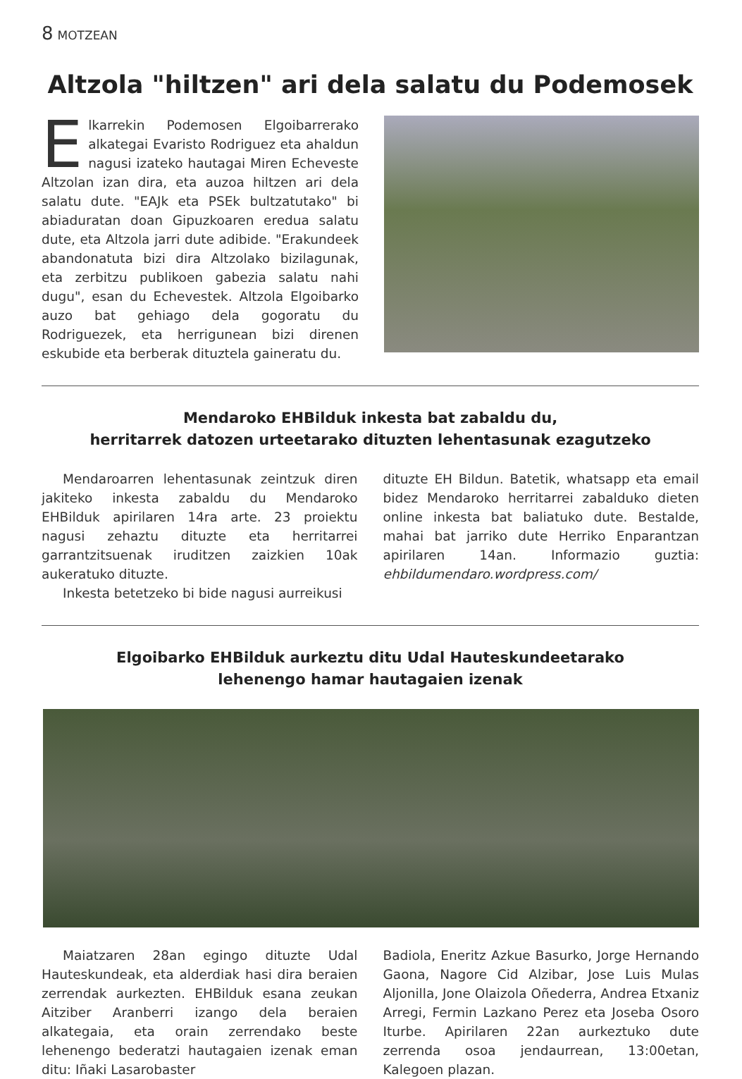8 MOTZEAN
Altzola "hiltzen" ari dela salatu du Podemosek
Elkarrekin Podemosen Elgoibarrerako alkategai Evaristo Rodriguez eta ahaldun nagusi izateko hautagai Miren Echeveste Altzolan izan dira, eta auzoa hiltzen ari dela salatu dute. "EAJk eta PSEk bultzatutako" bi abiaduratan doan Gipuzkoaren eredua salatu dute, eta Altzola jarri dute adibide. "Erakundeek abandonatuta bizi dira Altzolako bizilagunak, eta zerbitzu publikoen gabezia salatu nahi dugu", esan du Echevestek. Altzola Elgoibarko auzo bat gehiago dela gogoratu du Rodriguezek, eta herrigunean bizi direnen eskubide eta berberak dituztela gaineratu du.
Mendaroko EHBilduk inkesta bat zabaldu du,
herritarrek datozen urteetarako dituzten lehentasunak ezagutzeko
Mendaroarren lehentasunak zeintzuk diren jakiteko inkesta zabaldu du Mendaroko EHBilduk apirilaren 14ra arte. 23 proiektu nagusi zehaztu dituzte eta herritarrei garrantzitsuenak iruditzen zaizkien 10ak aukeratuko dituzte.
Inkesta betetzeko bi bide nagusi aurreikusi
dituzte EH Bildun. Batetik, whatsapp eta email bidez Mendaroko herritarrei zabalduko dieten online inkesta bat baliatuko dute. Bestalde, mahai bat jarriko dute Herriko Enparantzan apirilaren 14an. Informazio guztia: ehbildumendaro.wordpress.com/
Elgoibarko EHBilduk aurkeztu ditu Udal Hauteskundeetarako
lehenengo hamar hautagaien izenak
Maiatzaren 28an egingo dituzte Udal Hauteskundeak, eta alderdiak hasi dira beraien zerrendak aurkezten. EHBilduk esana zeukan Aitziber Aranberri izango dela beraien alkategaia, eta orain zerrendako beste lehenengo bederatzi hautagaien izenak eman ditu: Iñaki Lasarobaster
Badiola, Eneritz Azkue Basurko, Jorge Hernando Gaona, Nagore Cid Alzibar, Jose Luis Mulas Aljonilla, Jone Olaizola Oñederra, Andrea Etxaniz Arregi, Fermin Lazkano Perez eta Joseba Osoro Iturbe. Apirilaren 22an aurkeztuko dute zerrenda osoa jendaurrean, 13:00etan, Kalegoen plazan.